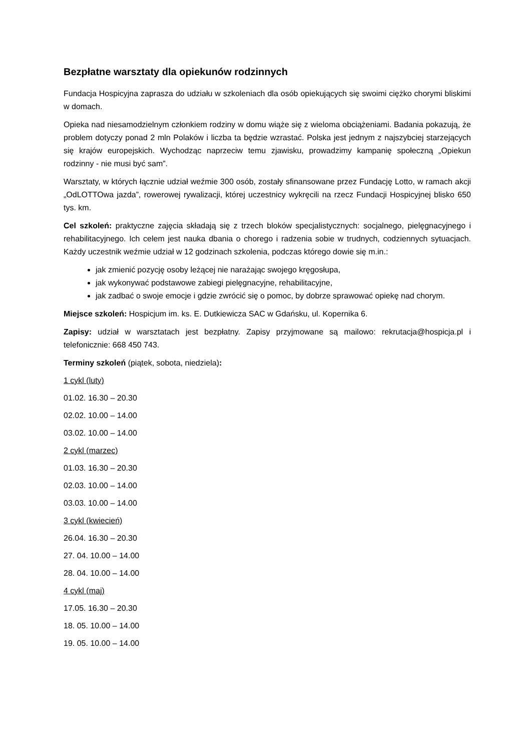Bezpłatne warsztaty dla opiekunów rodzinnych
Fundacja Hospicyjna zaprasza do udziału w szkoleniach dla osób opiekujących się swoimi ciężko chorymi bliskimi w domach.
Opieka nad niesamodzielnym członkiem rodziny w domu wiąże się z wieloma obciążeniami. Badania pokazują, że problem dotyczy ponad 2 mln Polaków i liczba ta będzie wzrastać. Polska jest jednym z najszybciej starzejących się krajów europejskich. Wychodząc naprzeciw temu zjawisku, prowadzimy kampanię społeczną „Opiekun rodzinny - nie musi być sam”.
Warsztaty, w których łącznie udział weźmie 300 osób, zostały sfinansowane przez Fundację Lotto, w ramach akcji „OdLOTTOwa jazda”, rowerowej rywalizacji, której uczestnicy wykręcili na rzecz Fundacji Hospicyjnej blisko 650 tys. km.
Cel szkoleń: praktyczne zajęcia składają się z trzech bloków specjalistycznych: socjalnego, pielęgnacyjnego i rehabilitacyjnego. Ich celem jest nauka dbania o chorego i radzenia sobie w trudnych, codziennych sytuacjach. Każdy uczestnik weźmie udział w 12 godzinach szkolenia, podczas którego dowie się m.in.:
jak zmienić pozycję osoby leżącej nie narażając swojego kręgosłupa,
jak wykonywać podstawowe zabiegi pielęgnacyjne, rehabilitacyjne,
jak zadbać o swoje emocje i gdzie zwrócić się o pomoc, by dobrze sprawować opiekę nad chorym.
Miejsce szkoleń: Hospicjum im. ks. E. Dutkiewicza SAC w Gdańsku, ul. Kopernika 6.
Zapisy: udział w warsztatach jest bezpłatny. Zapisy przyjmowane są mailowo: rekrutacja@hospicja.pl i telefonicznie: 668 450 743.
Terminy szkoleń (piątek, sobota, niedziela):
1 cykl (luty)
01.02. 16.30 – 20.30
02.02. 10.00 – 14.00
03.02. 10.00 – 14.00
2 cykl (marzec)
01.03. 16.30 – 20.30
02.03. 10.00 – 14.00
03.03. 10.00 – 14.00
3 cykl (kwiecień)
26.04. 16.30 – 20.30
27. 04. 10.00 – 14.00
28. 04. 10.00 – 14.00
4 cykl (maj)
17.05. 16.30 – 20.30
18. 05. 10.00 – 14.00
19. 05. 10.00 – 14.00